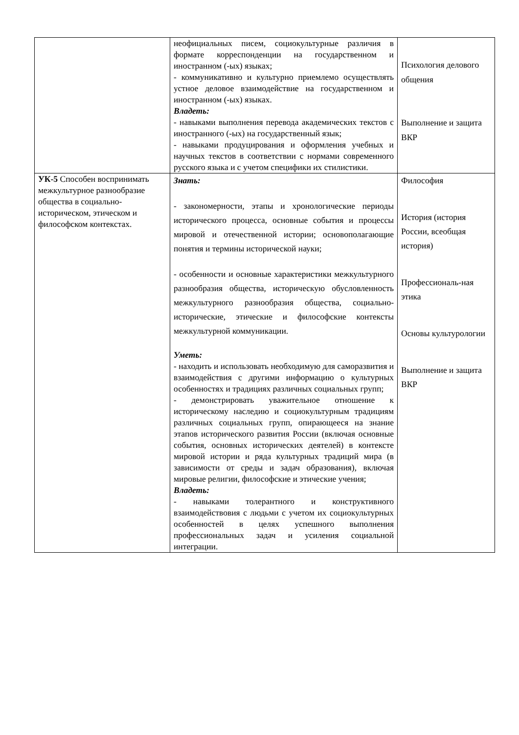| | неофициальных писем, социокультурные различия в формате корреспонденции на государственном и иностранном (-ых) языках; - коммуникативно и культурно приемлемо осуществлять устное деловое взаимодействие на государственном и иностранном (-ых) языках. Владеть: - навыками выполнения перевода академических текстов с иностранного (-ых) на государственный язык; - навыками продуцирования и оформления учебных и научных текстов в соответствии с нормами современного русского языка и с учетом специфики их стилистики. | Психология делового общения Выполнение и защита ВКР |
| УК-5 Способен воспринимать межкультурное разнообразие общества в социально- историческом, этическом и философском контекстах. | Знать: - закономерности, этапы и хронологические периоды исторического процесса, основные события и процессы мировой и отечественной истории; основополагающие понятия и термины исторической науки; - особенности и основные характеристики межкультурного разнообразия общества, историческую обусловленность межкультурного разнообразия общества, социально-исторические, этические и философские контексты межкультурной коммуникации. Уметь: - находить и использовать необходимую для саморазвития и взаимодействия с другими информацию о культурных особенностях и традициях различных социальных групп; - демонстрировать уважительное отношение к историческому наследию и социокультурным традициям различных социальных групп, опирающееся на знание этапов исторического развития России (включая основные события, основных исторических деятелей) в контексте мировой истории и ряда культурных традиций мира (в зависимости от среды и задач образования), включая мировые религии, философские и этические учения; Владеть: - навыками толерантного и конструктивного взаимодействовия с людьми с учетом их социокультурных особенностей в целях успешного выполнения профессиональных задач и усиления социальной интеграции. | Философия История (история России, всеобщая история) Профессиональ-ная этика Основы культурологии Выполнение и защита ВКР |